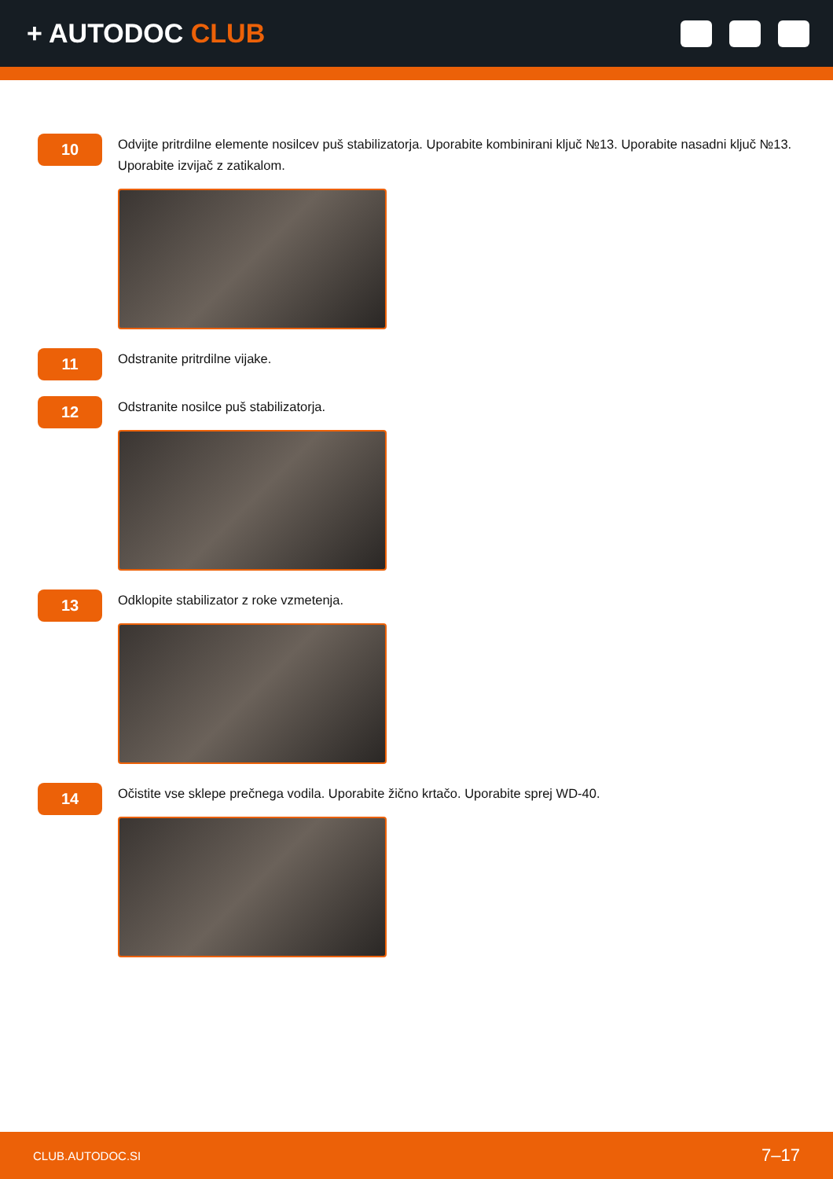+ AUTODOC CLUB
10
Odvijte pritrdilne elemente nosilcev puš stabilizatorja. Uporabite kombinirani ključ №13. Uporabite nasadni ključ №13. Uporabite izvijač z zatikalom.
11
Odstranite pritrdilne vijake.
12
Odstranite nosilce puš stabilizatorja.
13
Odklopite stabilizator z roke vzmetenja.
14
Očistite vse sklepe prečnega vodila. Uporabite žično krtačo. Uporabite sprej WD-40.
CLUB.AUTODOC.SI 7–17